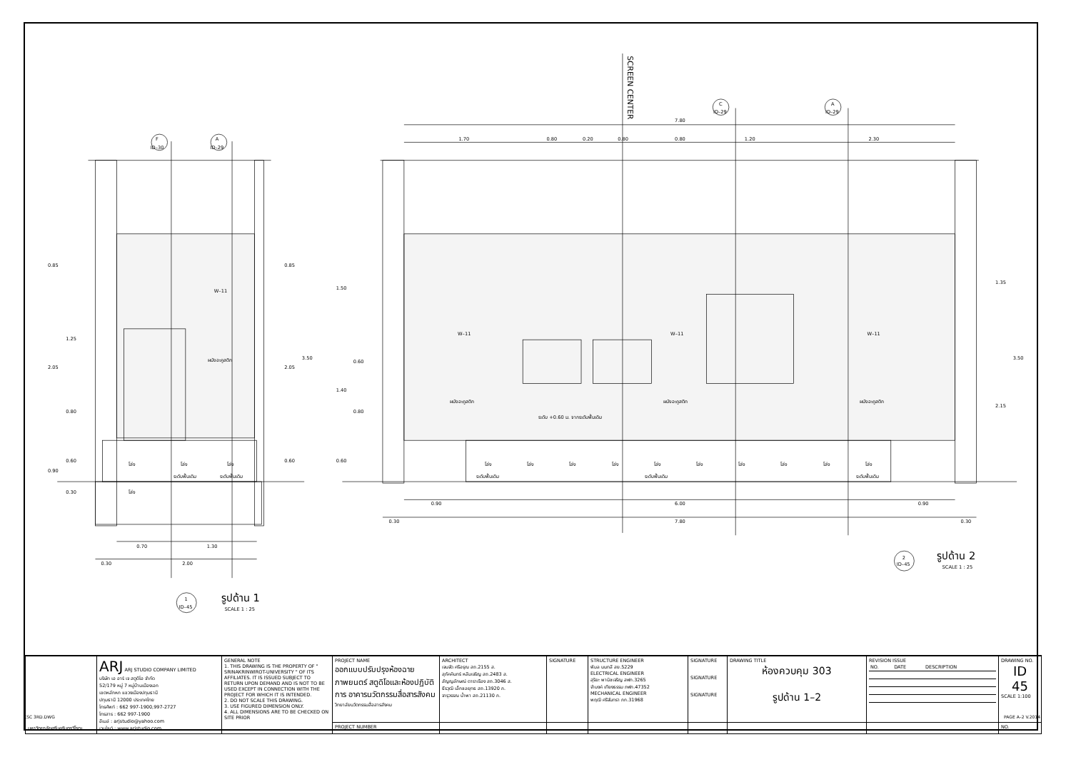SCREEN CENTER
F
ID–30
A
ID–29
C
ID–29
A
ID–29
7.80
1.70
0.80
0.20
0.80
0.80
1.20
2.30
0.85
1.25
2.05
0.80
0.60
0.90
0.30
0.85
2.05
3.50
0.60
W–11
ผนังอะคูสติก
โล่ง
โล่ง
โล่ง
ระดับพื้นเดิม
ระดับพื้นเดิม
โล่ง
0.70
1.30
0.30
2.00
1
ID–45
รูปด้าน 1
SCALE 1 : 25
1.50
0.60
1.40
0.80
0.60
1.35
3.50
2.15
W–11
W–11
W–11
ผนังอะคูสติก
ผนังอะคูสติก
ผนังอะคูสติก
ระดับ +0.60 ม. จากระดับพื้นเดิม
โล่ง
โล่ง
โล่ง
โล่ง
โล่ง
โล่ง
โล่ง
โล่ง
โล่ง
โล่ง
ระดับพื้นเดิม
ระดับพื้นเดิม
ระดับพื้นเดิม
0.90
6.00
0.90
0.30
7.80
0.30
2
ID–45
รูปด้าน 2
SCALE 1 : 25
| มหาวิทยาลัยศรีนครินทรวิโรฒ | ARJ ARJ STUDIO COMPANY LIMITED บริษัท เอ อาร์ เจ สตูดิโอ จำกัด 52/179 หมู่ 7 หมู่บ้านเมืองเอก เขตหลักหก แขวงเมืองปทุมธานี ปทุมธานี 12000 ประเทศไทย โทรศัพท์ : 662 997-1900,997-2727 โทรสาร : 662 997-1900 อีเมล์ : arjstudio@yahoo.com เวบไซต์ : www.arjstudio.com | GENERAL NOTE 1. THIS DRAWING IS THE PROPERTY OF " SRINAKRINWIROT-UNIVERSITY " OF ITS AFFILIATES. IT IS ISSUED SUBJECT TO RETURN UPON DEMAND AND IS NOT TO BE USED EXCEPT IN CONNECTION WITH THE PROJECT FOR WHICH IT IS INTENDED. 2. DO NOT SCALE THIS DRAWING. 3. USE FIGURED DIMENSION ONLY. 4. ALL DIMENSIONS ARE TO BE CHECKED ON SITE PRIOR | PROJECT NAME ออกแบบปรับปรุงห้องฉายภาพยนตร์ สตูดิโอและห้องปฏิบัติการ อาคารนวัตกรรมสื่อสารสังคม วิทยาลัยนวัตกรรมสื่อสารสังคม | ARCHITECT เจนจัด ศรีอรุณ สถ.2155 ส. สุภัคคินทร์ หลีมเจริญ สถ.2483 ส. สัญญลักษณ์ ดาราเรือง สถ.3046 ส. ธีรวุฒิ เล็กชลยุทธ สถ.13920 ภ. จารุวรรณ น้ำพา สถ.21130 ภ. | SIGNATURE | STRUCTURE ENGINEER พิมล นนทลี สย.5229 ELECTRICAL ENGINEER สุริยะ พานิชเจริญ สฟก.3265 จำนงค์ เทียงธรรม ภฟก.47352 MECHANICAL ENGINEER พฤฒิ ศรีจันทรา ภก.31968 | SIGNATURE SIGNATURE SIGNATURE | DRAWING TITLE ห้องควบคุม 303 รูปด้าน 1–2 | REVISION ISSUE / NO. / DATE / DESCRIPTION / | DRAWING NO. ID 45 SCALE 1:100 |
| | | | PROJECT NUMBER | | | | | | | NO. |
CSC 3RD.DWG PAGE A–2 V.2014